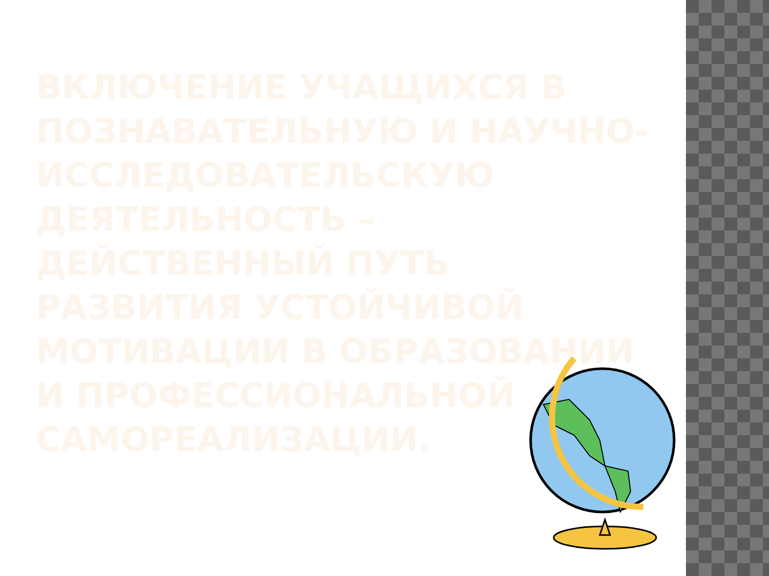ВКЛЮЧЕНИЕ УЧАЩИХСЯ В ПОЗНАВАТЕЛЬНУЮ И НАУЧНО-ИССЛЕДОВАТЕЛЬСКУЮ ДЕЯТЕЛЬНОСТЬ – ДЕЙСТВЕННЫЙ ПУТЬ РАЗВИТИЯ УСТОЙЧИВОЙ МОТИВАЦИИ В ОБРАЗОВАНИИ И ПРОФЕССИОНАЛЬНОЙ САМОРЕАЛИЗАЦИИ.